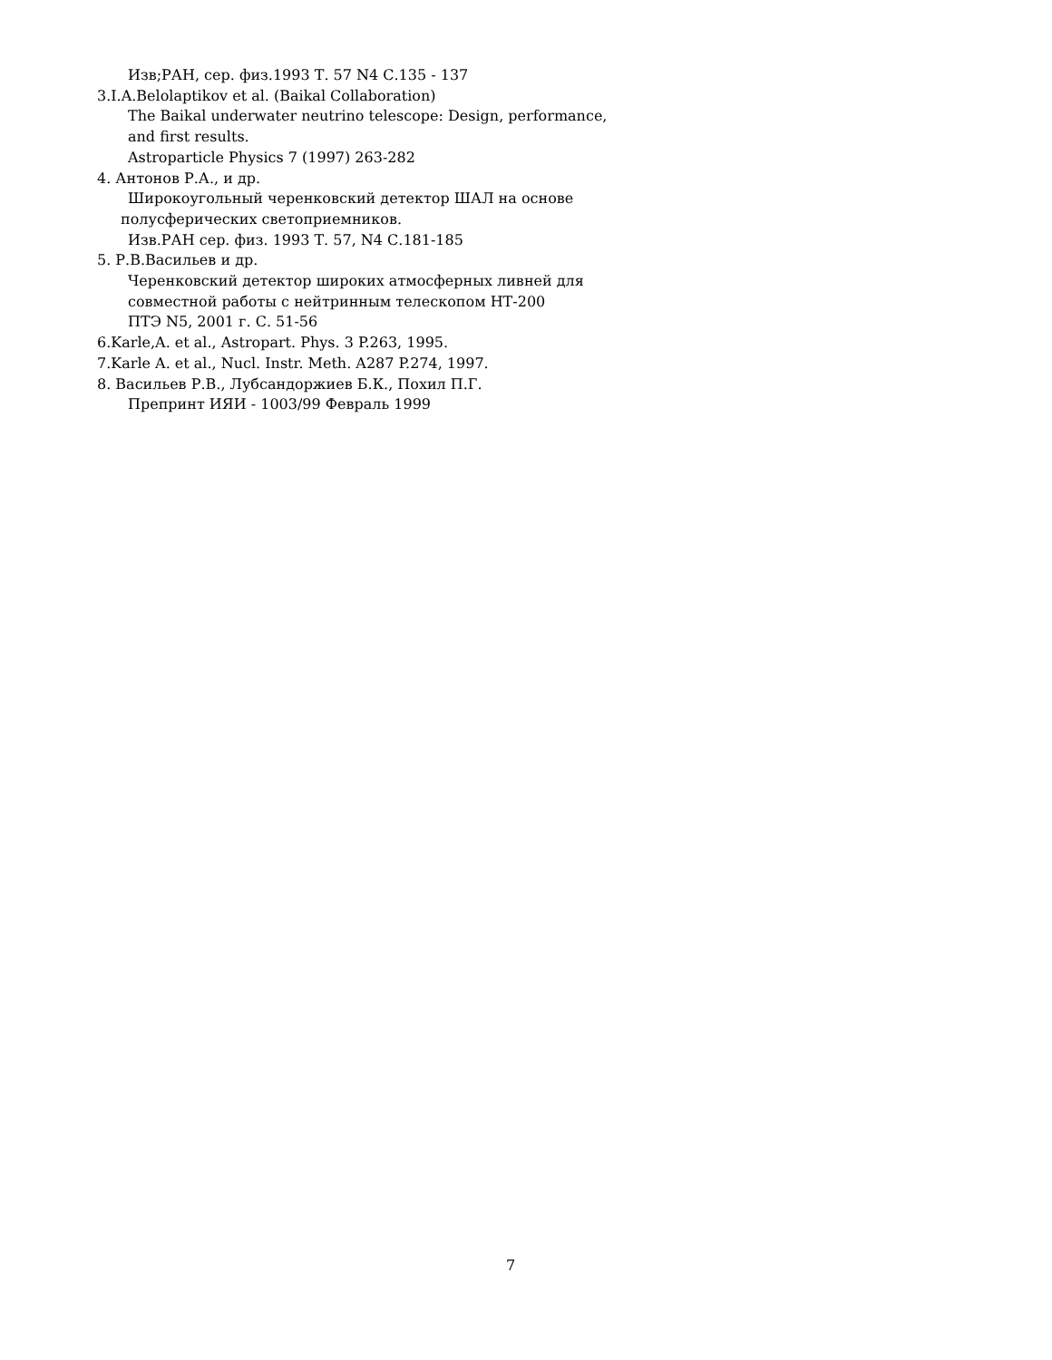Изв;РАН, сер. физ.1993 Т. 57 N4 С.135 - 137
3.I.A.Belolaptikov et al. (Baikal Collaboration)
The Baikal underwater neutrino telescope: Design, performance,
and first results.
Astroparticle Physics 7 (1997) 263-282
4. Антонов Р.А., и др.
Широкоугольный черенковский детектор ШАЛ на основе
полусферических светоприемников.
Изв.РАН сер. физ. 1993 Т. 57, N4 С.181-185
5. Р.В.Васильев и др.
Черенковский детектор широких атмосферных ливней для
совместной работы с нейтринным телескопом НТ-200
ПТЭ N5, 2001 г. С. 51-56
6.Karle,A. et al., Astropart. Phys. 3 P.263, 1995.
7.Karle A. et al., Nucl. Instr. Meth. A287 P.274, 1997.
8. Васильев Р.В., Лубсандоржиев Б.К., Похил П.Г.
Препринт ИЯИ - 1003/99 Февраль 1999
7